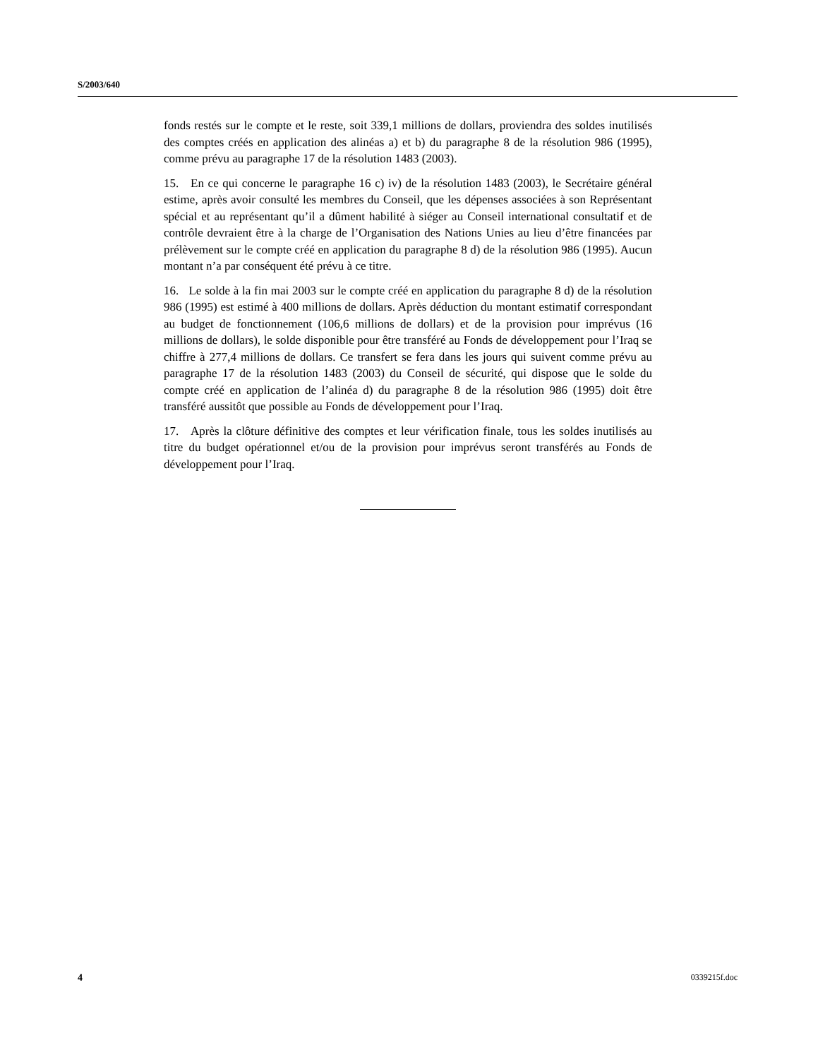S/2003/640
fonds restés sur le compte et le reste, soit 339,1 millions de dollars, proviendra des soldes inutilisés des comptes créés en application des alinéas a) et b) du paragraphe 8 de la résolution 986 (1995), comme prévu au paragraphe 17 de la résolution 1483 (2003).
15. En ce qui concerne le paragraphe 16 c) iv) de la résolution 1483 (2003), le Secrétaire général estime, après avoir consulté les membres du Conseil, que les dépenses associées à son Représentant spécial et au représentant qu’il a dûment habilité à siéger au Conseil international consultatif et de contrôle devraient être à la charge de l’Organisation des Nations Unies au lieu d’être financées par prélèvement sur le compte créé en application du paragraphe 8 d) de la résolution 986 (1995). Aucun montant n’a par conséquent été prévu à ce titre.
16. Le solde à la fin mai 2003 sur le compte créé en application du paragraphe 8 d) de la résolution 986 (1995) est estimé à 400 millions de dollars. Après déduction du montant estimatif correspondant au budget de fonctionnement (106,6 millions de dollars) et de la provision pour imprévus (16 millions de dollars), le solde disponible pour être transféré au Fonds de développement pour l’Iraq se chiffre à 277,4 millions de dollars. Ce transfert se fera dans les jours qui suivent comme prévu au paragraphe 17 de la résolution 1483 (2003) du Conseil de sécurité, qui dispose que le solde du compte créé en application de l’alinéa d) du paragraphe 8 de la résolution 986 (1995) doit être transféré aussitôt que possible au Fonds de développement pour l’Iraq.
17. Après la clôture définitive des comptes et leur vérification finale, tous les soldes inutilisés au titre du budget opérationnel et/ou de la provision pour imprévus seront transférés au Fonds de développement pour l’Iraq.
4 0339215f.doc